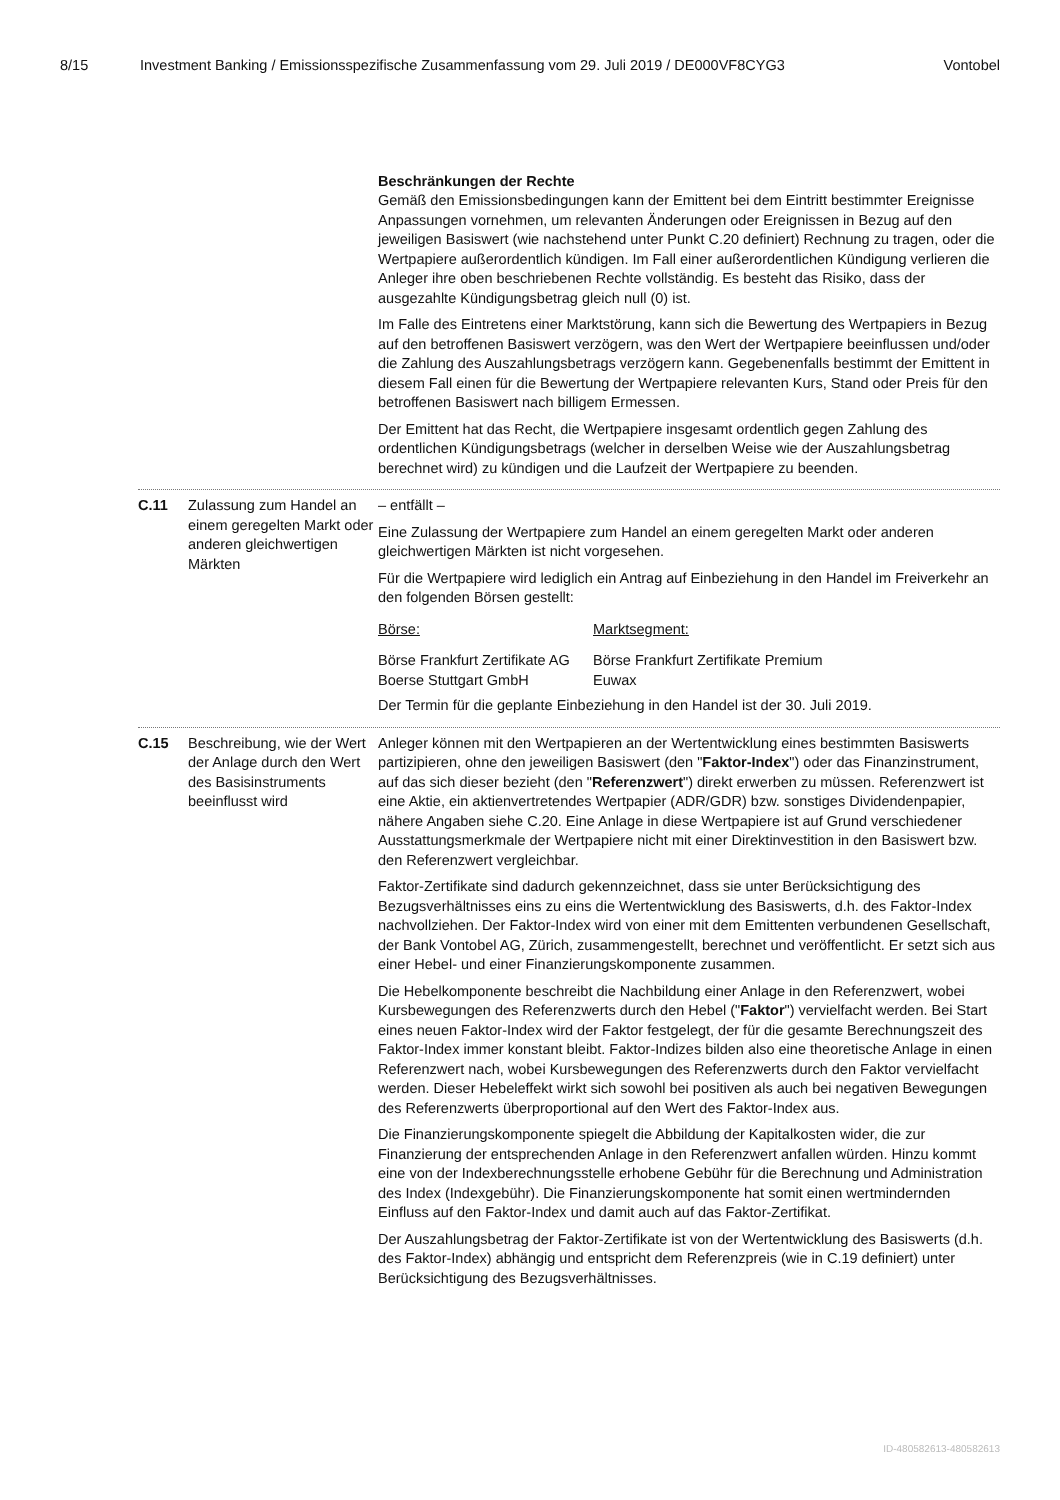8/15 Investment Banking / Emissionsspezifische Zusammenfassung vom 29. Juli 2019 / DE000VF8CYG3 Vontobel
Beschränkungen der Rechte
Gemäß den Emissionsbedingungen kann der Emittent bei dem Eintritt bestimmter Ereignisse Anpassungen vornehmen, um relevanten Änderungen oder Ereignissen in Bezug auf den jeweiligen Basiswert (wie nachstehend unter Punkt C.20 definiert) Rechnung zu tragen, oder die Wertpapiere außerordentlich kündigen. Im Fall einer außerordentlichen Kündigung verlieren die Anleger ihre oben beschriebenen Rechte vollständig. Es besteht das Risiko, dass der ausgezahlte Kündigungsbetrag gleich null (0) ist.
Im Falle des Eintretens einer Marktstörung, kann sich die Bewertung des Wertpapiers in Bezug auf den betroffenen Basiswert verzögern, was den Wert der Wertpapiere beeinflussen und/oder die Zahlung des Auszahlungsbetrags verzögern kann. Gegebenenfalls bestimmt der Emittent in diesem Fall einen für die Bewertung der Wertpapiere relevanten Kurs, Stand oder Preis für den betroffenen Basiswert nach billigem Ermessen.
Der Emittent hat das Recht, die Wertpapiere insgesamt ordentlich gegen Zahlung des ordentlichen Kündigungsbetrags (welcher in derselben Weise wie der Auszahlungsbetrag berechnet wird) zu kündigen und die Laufzeit der Wertpapiere zu beenden.
C.11 Zulassung zum Handel an einem geregelten Markt oder anderen gleichwertigen Märkten
– entfällt –
Eine Zulassung der Wertpapiere zum Handel an einem geregelten Markt oder anderen gleichwertigen Märkten ist nicht vorgesehen.
Für die Wertpapiere wird lediglich ein Antrag auf Einbeziehung in den Handel im Freiverkehr an den folgenden Börsen gestellt:
| Börse: | Marktsegment: |
| Börse Frankfurt Zertifikate AG | Börse Frankfurt Zertifikate Premium |
| Boerse Stuttgart GmbH | Euwax |
Der Termin für die geplante Einbeziehung in den Handel ist der 30. Juli 2019.
C.15 Beschreibung, wie der Wert der Anlage durch den Wert des Basisinstruments beeinflusst wird
Anleger können mit den Wertpapieren an der Wertentwicklung eines bestimmten Basiswerts partizipieren, ohne den jeweiligen Basiswert (den "Faktor-Index") oder das Finanzinstrument, auf das sich dieser bezieht (den "Referenzwert") direkt erwerben zu müssen. Referenzwert ist eine Aktie, ein aktienvertretendes Wertpapier (ADR/GDR) bzw. sonstiges Dividendenpapier, nähere Angaben siehe C.20. Eine Anlage in diese Wertpapiere ist auf Grund verschiedener Ausstattungsmerkmale der Wertpapiere nicht mit einer Direktinvestition in den Basiswert bzw. den Referenzwert vergleichbar.
Faktor-Zertifikate sind dadurch gekennzeichnet, dass sie unter Berücksichtigung des Bezugsverhältnisses eins zu eins die Wertentwicklung des Basiswerts, d.h. des Faktor-Index nachvollziehen. Der Faktor-Index wird von einer mit dem Emittenten verbundenen Gesellschaft, der Bank Vontobel AG, Zürich, zusammengestellt, berechnet und veröffentlicht. Er setzt sich aus einer Hebel- und einer Finanzierungskomponente zusammen.
Die Hebelkomponente beschreibt die Nachbildung einer Anlage in den Referenzwert, wobei Kursbewegungen des Referenzwerts durch den Hebel ("Faktor") vervielfacht werden. Bei Start eines neuen Faktor-Index wird der Faktor festgelegt, der für die gesamte Berechnungszeit des Faktor-Index immer konstant bleibt. Faktor-Indizes bilden also eine theoretische Anlage in einen Referenzwert nach, wobei Kursbewegungen des Referenzwerts durch den Faktor vervielfacht werden. Dieser Hebeleffekt wirkt sich sowohl bei positiven als auch bei negativen Bewegungen des Referenzwerts überproportional auf den Wert des Faktor-Index aus.
Die Finanzierungskomponente spiegelt die Abbildung der Kapitalkosten wider, die zur Finanzierung der entsprechenden Anlage in den Referenzwert anfallen würden. Hinzu kommt eine von der Indexberechnungsstelle erhobene Gebühr für die Berechnung und Administration des Index (Indexgebühr). Die Finanzierungskomponente hat somit einen wertmindernden Einfluss auf den Faktor-Index und damit auch auf das Faktor-Zertifikat.
Der Auszahlungsbetrag der Faktor-Zertifikate ist von der Wertentwicklung des Basiswerts (d.h. des Faktor-Index) abhängig und entspricht dem Referenzpreis (wie in C.19 definiert) unter Berücksichtigung des Bezugsverhältnisses.
ID-480582613-480582613